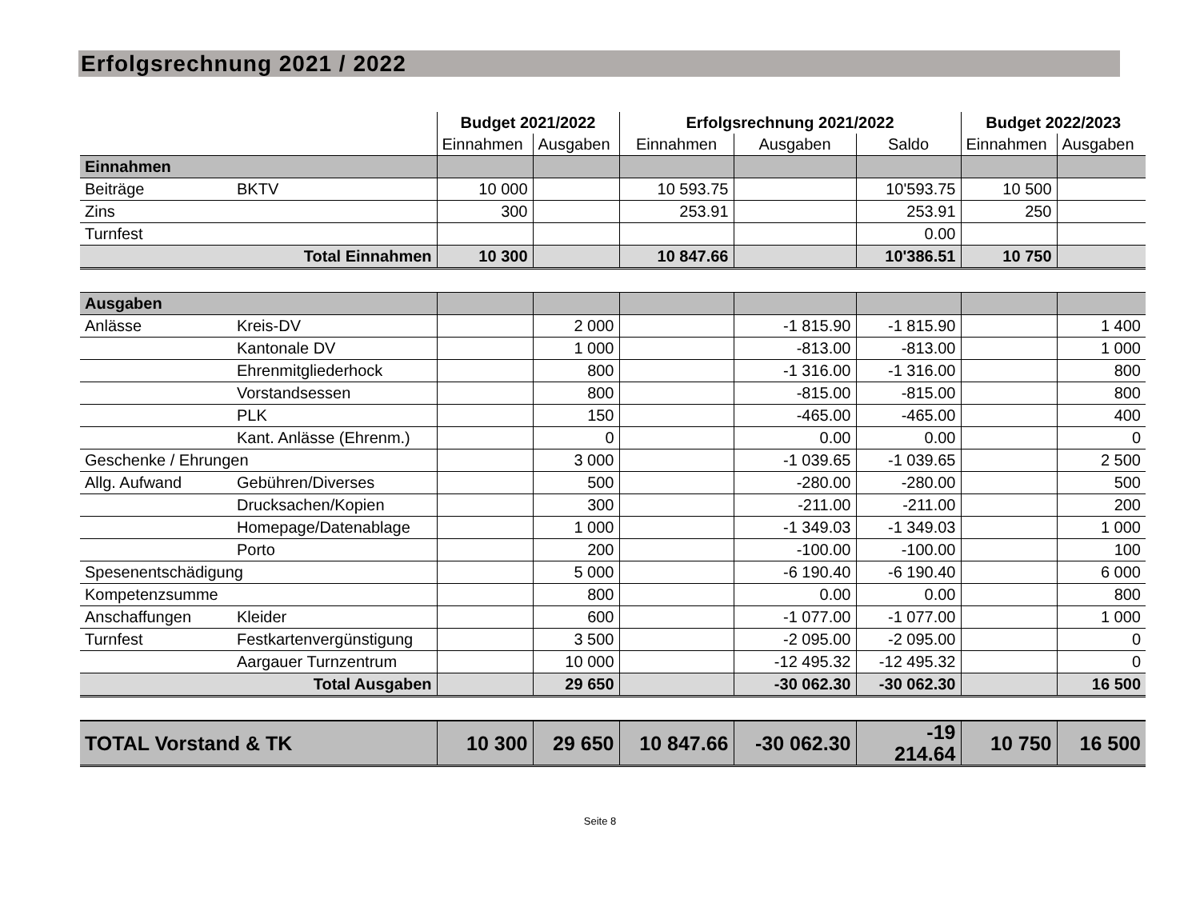Erfolgsrechnung 2021 / 2022
| | | Budget 2021/2022 | | Erfolgsrechnung 2021/2022 | | | Budget 2022/2023 | |
| --- | --- | --- | --- | --- | --- | --- | --- | --- |
| | | Einnahmen | Ausgaben | Einnahmen | Ausgaben | Saldo | Einnahmen | Ausgaben |
| Einnahmen | | | | | | | | |
| Beiträge | BKTV | 10 000 | | 10 593.75 | | 10'593.75 | 10 500 | |
| Zins | | 300 | | 253.91 | | 253.91 | 250 | |
| Turnfest | | | | | | 0.00 | | |
| | Total Einnahmen | 10 300 | | 10 847.66 | | 10'386.51 | 10 750 | |
| Ausgaben | | | | | | | | |
| Anlässe | Kreis-DV | | 2 000 | | -1 815.90 | -1 815.90 | | 1 400 |
| | Kantonale DV | | 1 000 | | -813.00 | -813.00 | | 1 000 |
| | Ehrenmitgliederhock | | 800 | | -1 316.00 | -1 316.00 | | 800 |
| | Vorstandsessen | | 800 | | -815.00 | -815.00 | | 800 |
| | PLK | | 150 | | -465.00 | -465.00 | | 400 |
| | Kant. Anlässe (Ehrenm.) | | 0 | | 0.00 | 0.00 | | 0 |
| Geschenke / Ehrungen | | | 3 000 | | -1 039.65 | -1 039.65 | | 2 500 |
| Allg. Aufwand | Gebühren/Diverses | | 500 | | -280.00 | -280.00 | | 500 |
| | Drucksachen/Kopien | | 300 | | -211.00 | -211.00 | | 200 |
| | Homepage/Datenablage | | 1 000 | | -1 349.03 | -1 349.03 | | 1 000 |
| | Porto | | 200 | | -100.00 | -100.00 | | 100 |
| Spesenentschädigung | | | 5 000 | | -6 190.40 | -6 190.40 | | 6 000 |
| Kompetenzsumme | | | 800 | | 0.00 | 0.00 | | 800 |
| Anschaffungen | Kleider | | 600 | | -1 077.00 | -1 077.00 | | 1 000 |
| Turnfest | Festkartenvergünstigung | | 3 500 | | -2 095.00 | -2 095.00 | | 0 |
| | Aargauer Turnzentrum | | 10 000 | | -12 495.32 | -12 495.32 | | 0 |
| | Total Ausgaben | | 29 650 | | -30 062.30 | -30 062.30 | | 16 500 |
| TOTAL Vorstand & TK | | 10 300 | 29 650 | 10 847.66 | -30 062.30 | -19 214.64 | 10 750 | 16 500 |
Seite 8